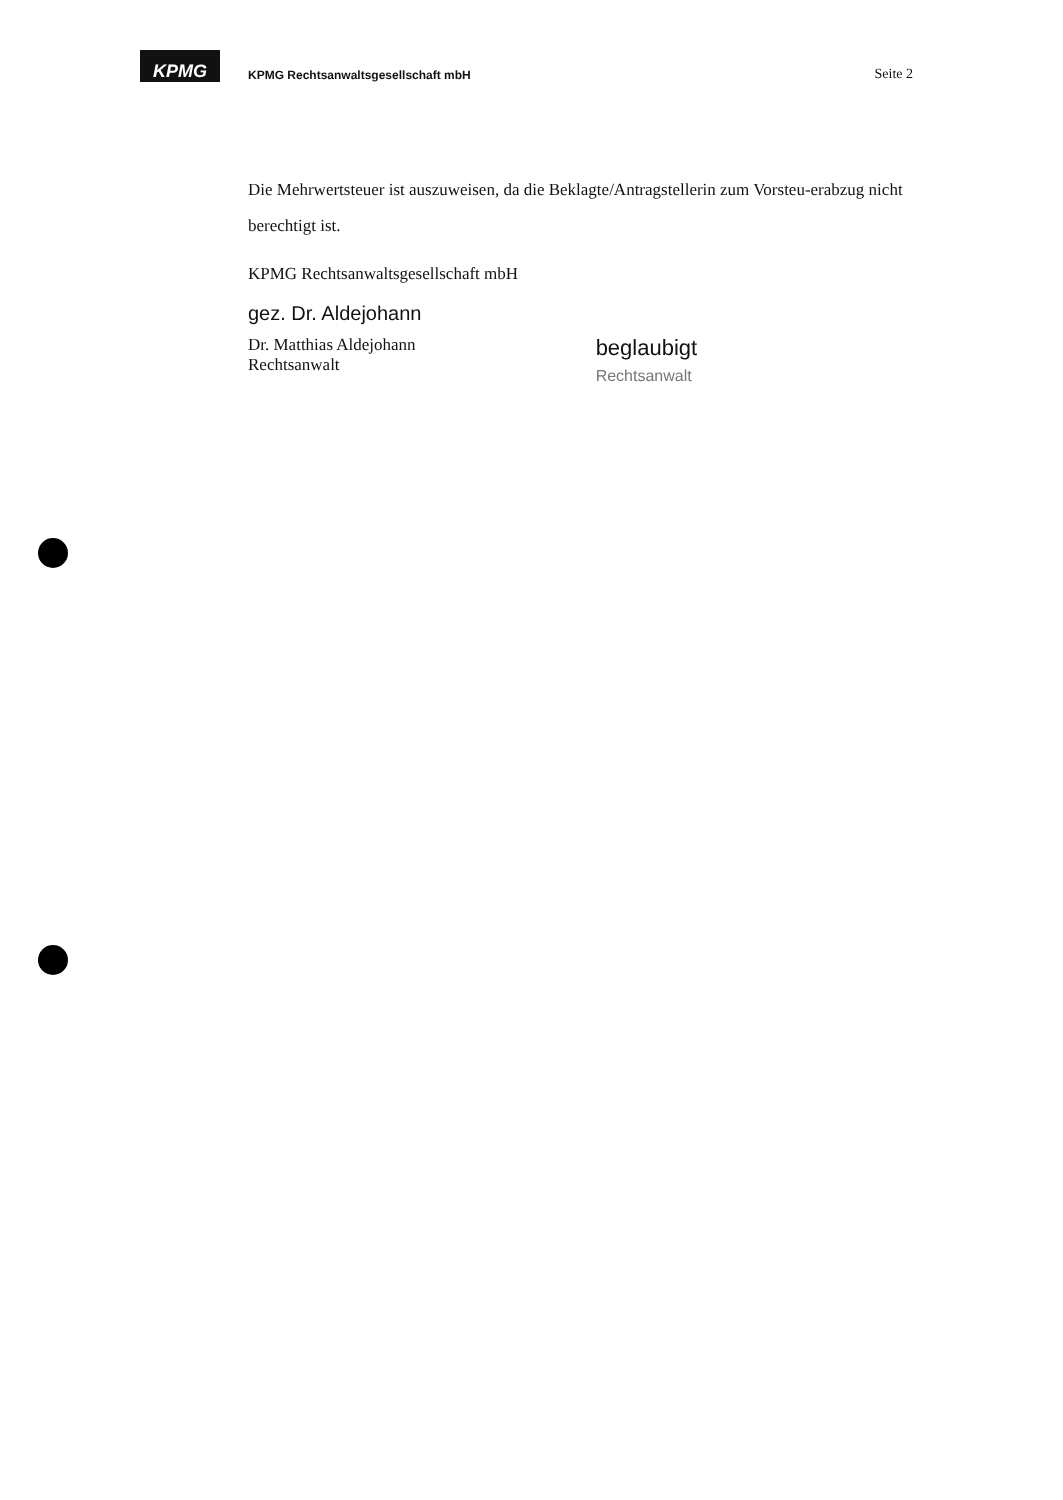KPMG
KPMG Rechtsanwaltsgesellschaft mbH
Seite 2
Die Mehrwertsteuer ist auszuweisen, da die Beklagte/Antragstellerin zum Vorsteu-erabzug nicht berechtigt ist.
KPMG Rechtsanwaltsgesellschaft mbH
gez. Dr. Aldejohann
Dr. Matthias Aldejohann
Rechtsanwalt
beglaubigt
Rechtsanwalt